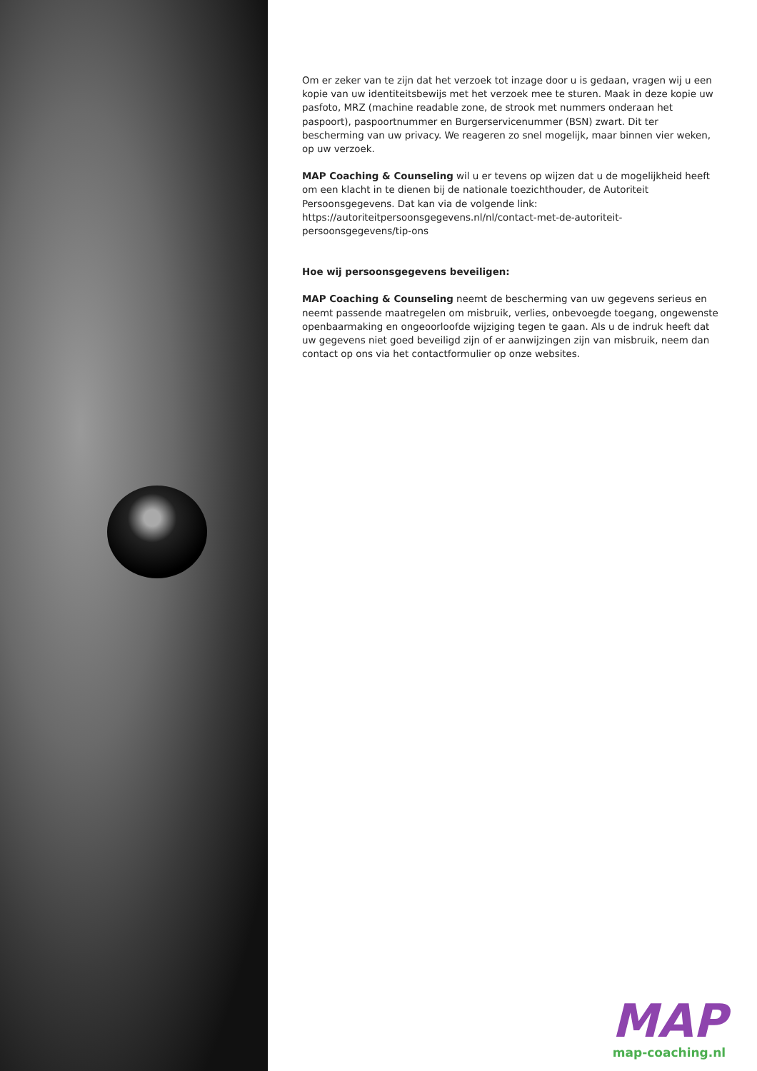Om er zeker van te zijn dat het verzoek tot inzage door u is gedaan, vragen wij u een kopie van uw identiteitsbewijs met het verzoek mee te sturen. Maak in deze kopie uw pasfoto, MRZ (machine readable zone, de strook met nummers onderaan het paspoort), paspoortnummer en Burgerservicenummer (BSN) zwart. Dit ter bescherming van uw privacy. We reageren zo snel mogelijk, maar binnen vier weken, op uw verzoek.
MAP Coaching & Counseling wil u er tevens op wijzen dat u de mogelijkheid heeft om een klacht in te dienen bij de nationale toezichthouder, de Autoriteit Persoonsgegevens. Dat kan via de volgende link: https://autoriteitpersoonsgegevens.nl/nl/contact-met-de-autoriteit-persoonsgegevens/tip-ons
Hoe wij persoonsgegevens beveiligen:
MAP Coaching & Counseling neemt de bescherming van uw gegevens serieus en neemt passende maatregelen om misbruik, verlies, onbevoegde toegang, ongewenste openbaarmaking en ongeoorloofde wijziging tegen te gaan. Als u de indruk heeft dat uw gegevens niet goed beveiligd zijn of er aanwijzingen zijn van misbruik, neem dan contact op ons via het contactformulier op onze websites.
MAP
map-coaching.nl